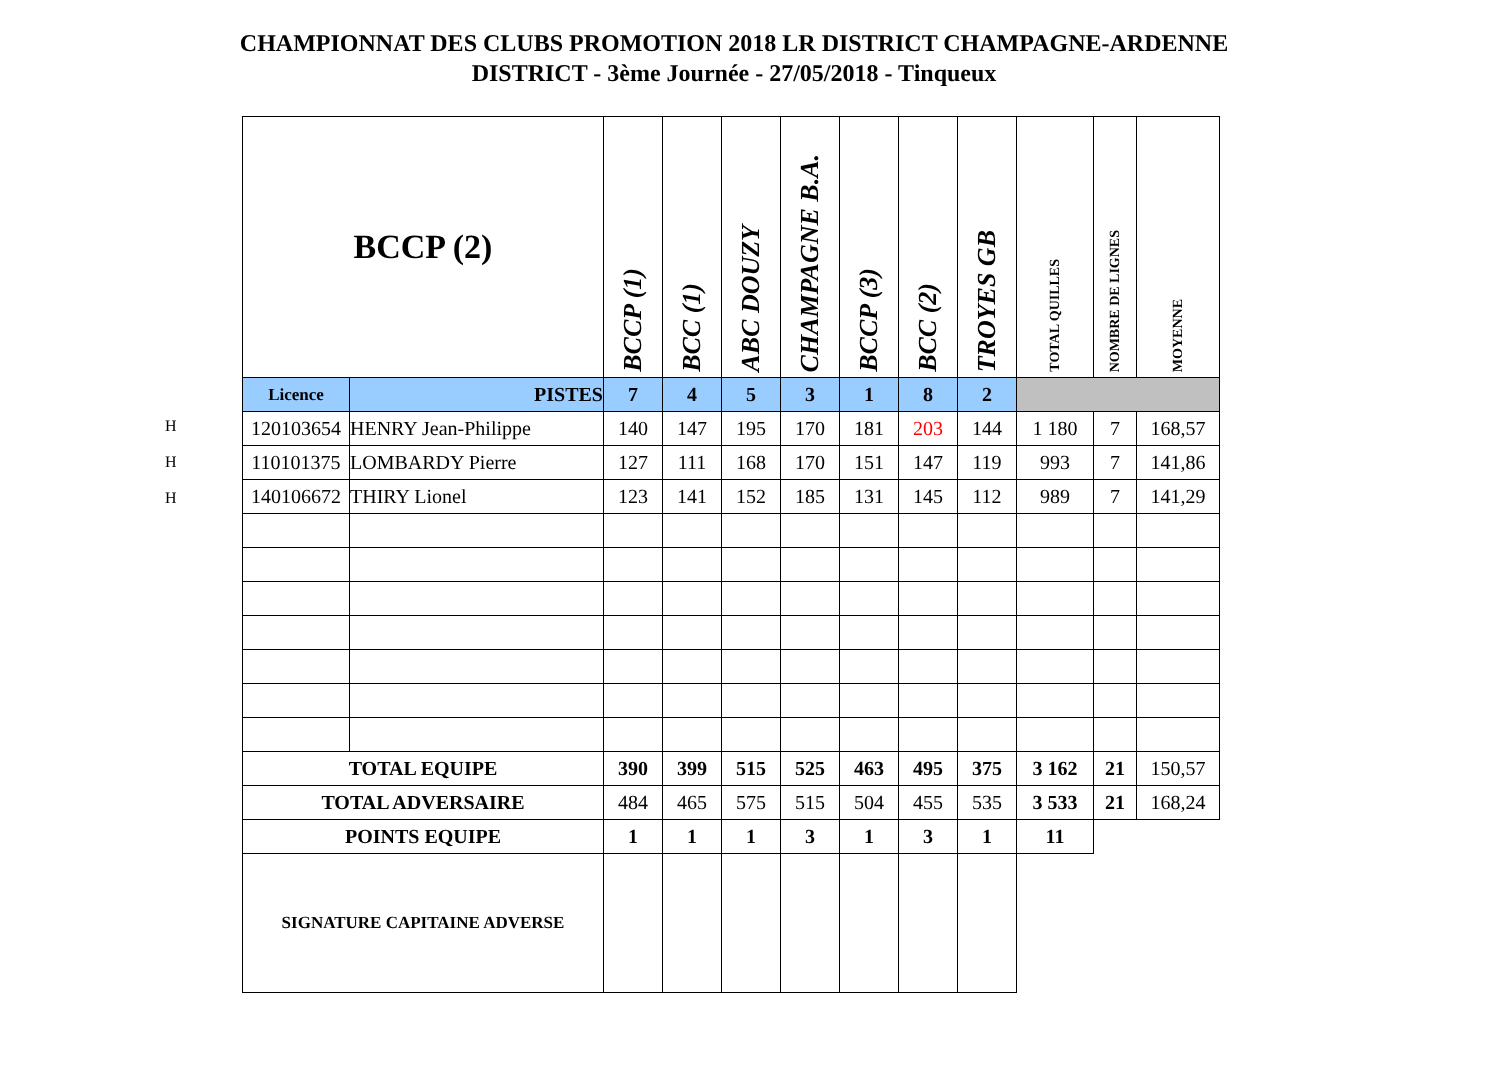CHAMPIONNAT DES CLUBS PROMOTION 2018 LR DISTRICT CHAMPAGNE-ARDENNE
DISTRICT - 3ème Journée - 27/05/2018 - Tinqueux
H
H
H
| BCCP (2) | | BCCP (1) | BCC (1) | ABC DOUZY | CHAMPAGNE B.A. | BCCP (3) | BCC (2) | TROYES GB | TOTAL QUILLES | NOMBRE DE LIGNES | MOYENNE |
| --- | --- | --- | --- | --- | --- | --- | --- | --- | --- | --- | --- |
| Licence | PISTES | 7 | 4 | 5 | 3 | 1 | 8 | 2 | | | |
| 120103654 | HENRY Jean-Philippe | 140 | 147 | 195 | 170 | 181 | 203 | 144 | 1 180 | 7 | 168,57 |
| 110101375 | LOMBARDY Pierre | 127 | 111 | 168 | 170 | 151 | 147 | 119 | 993 | 7 | 141,86 |
| 140106672 | THIRY Lionel | 123 | 141 | 152 | 185 | 131 | 145 | 112 | 989 | 7 | 141,29 |
| TOTAL EQUIPE | | 390 | 399 | 515 | 525 | 463 | 495 | 375 | 3 162 | 21 | 150,57 |
| TOTAL ADVERSAIRE | | 484 | 465 | 575 | 515 | 504 | 455 | 535 | 3 533 | 21 | 168,24 |
| POINTS EQUIPE | | 1 | 1 | 1 | 3 | 1 | 3 | 1 | 11 | | |
| SIGNATURE CAPITAINE ADVERSE | | | | | | | | | | | |